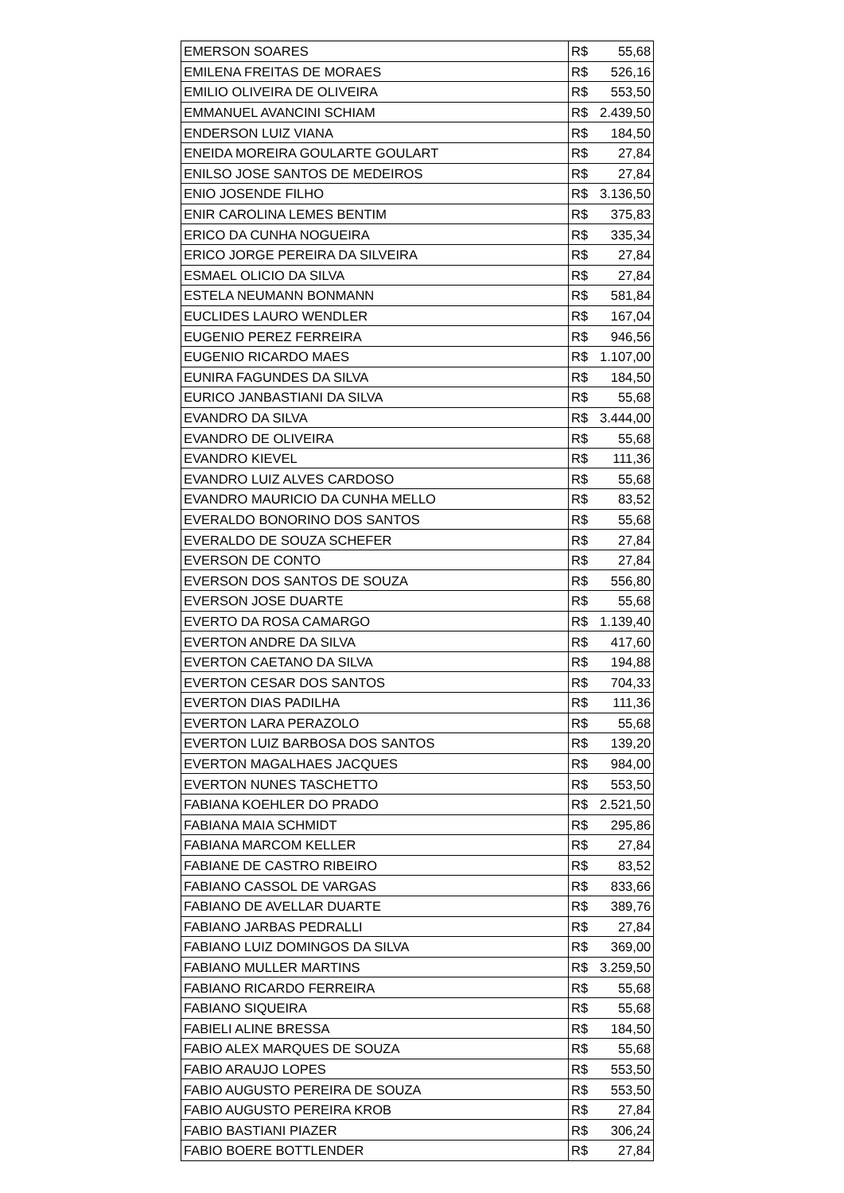| EMERSON SOARES | R$ | 55,68 |
| EMILENA FREITAS DE MORAES | R$ | 526,16 |
| EMILIO OLIVEIRA DE OLIVEIRA | R$ | 553,50 |
| EMMANUEL AVANCINI SCHIAM | R$ | 2.439,50 |
| ENDERSON LUIZ VIANA | R$ | 184,50 |
| ENEIDA MOREIRA GOULARTE GOULART | R$ | 27,84 |
| ENILSO JOSE SANTOS DE MEDEIROS | R$ | 27,84 |
| ENIO JOSENDE FILHO | R$ | 3.136,50 |
| ENIR CAROLINA LEMES BENTIM | R$ | 375,83 |
| ERICO DA CUNHA NOGUEIRA | R$ | 335,34 |
| ERICO JORGE PEREIRA DA SILVEIRA | R$ | 27,84 |
| ESMAEL OLICIO DA SILVA | R$ | 27,84 |
| ESTELA NEUMANN BONMANN | R$ | 581,84 |
| EUCLIDES LAURO WENDLER | R$ | 167,04 |
| EUGENIO PEREZ FERREIRA | R$ | 946,56 |
| EUGENIO RICARDO MAES | R$ | 1.107,00 |
| EUNIRA FAGUNDES DA SILVA | R$ | 184,50 |
| EURICO JANBASTIANI DA SILVA | R$ | 55,68 |
| EVANDRO DA SILVA | R$ | 3.444,00 |
| EVANDRO DE OLIVEIRA | R$ | 55,68 |
| EVANDRO KIEVEL | R$ | 111,36 |
| EVANDRO LUIZ ALVES CARDOSO | R$ | 55,68 |
| EVANDRO MAURICIO DA CUNHA MELLO | R$ | 83,52 |
| EVERALDO BONORINO DOS SANTOS | R$ | 55,68 |
| EVERALDO DE SOUZA SCHEFER | R$ | 27,84 |
| EVERSON DE CONTO | R$ | 27,84 |
| EVERSON DOS SANTOS DE SOUZA | R$ | 556,80 |
| EVERSON JOSE DUARTE | R$ | 55,68 |
| EVERTO DA ROSA CAMARGO | R$ | 1.139,40 |
| EVERTON ANDRE DA SILVA | R$ | 417,60 |
| EVERTON CAETANO DA SILVA | R$ | 194,88 |
| EVERTON CESAR DOS SANTOS | R$ | 704,33 |
| EVERTON DIAS PADILHA | R$ | 111,36 |
| EVERTON LARA PERAZOLO | R$ | 55,68 |
| EVERTON LUIZ BARBOSA DOS SANTOS | R$ | 139,20 |
| EVERTON MAGALHAES JACQUES | R$ | 984,00 |
| EVERTON NUNES TASCHETTO | R$ | 553,50 |
| FABIANA KOEHLER DO PRADO | R$ | 2.521,50 |
| FABIANA MAIA SCHMIDT | R$ | 295,86 |
| FABIANA MARCOM KELLER | R$ | 27,84 |
| FABIANE DE CASTRO RIBEIRO | R$ | 83,52 |
| FABIANO CASSOL DE VARGAS | R$ | 833,66 |
| FABIANO DE AVELLAR DUARTE | R$ | 389,76 |
| FABIANO JARBAS PEDRALLI | R$ | 27,84 |
| FABIANO LUIZ DOMINGOS DA SILVA | R$ | 369,00 |
| FABIANO MULLER MARTINS | R$ | 3.259,50 |
| FABIANO RICARDO FERREIRA | R$ | 55,68 |
| FABIANO SIQUEIRA | R$ | 55,68 |
| FABIELI ALINE BRESSA | R$ | 184,50 |
| FABIO ALEX MARQUES DE SOUZA | R$ | 55,68 |
| FABIO ARAUJO LOPES | R$ | 553,50 |
| FABIO AUGUSTO PEREIRA DE SOUZA | R$ | 553,50 |
| FABIO AUGUSTO PEREIRA KROB | R$ | 27,84 |
| FABIO BASTIANI PIAZER | R$ | 306,24 |
| FABIO BOERE BOTTLENDER | R$ | 27,84 |